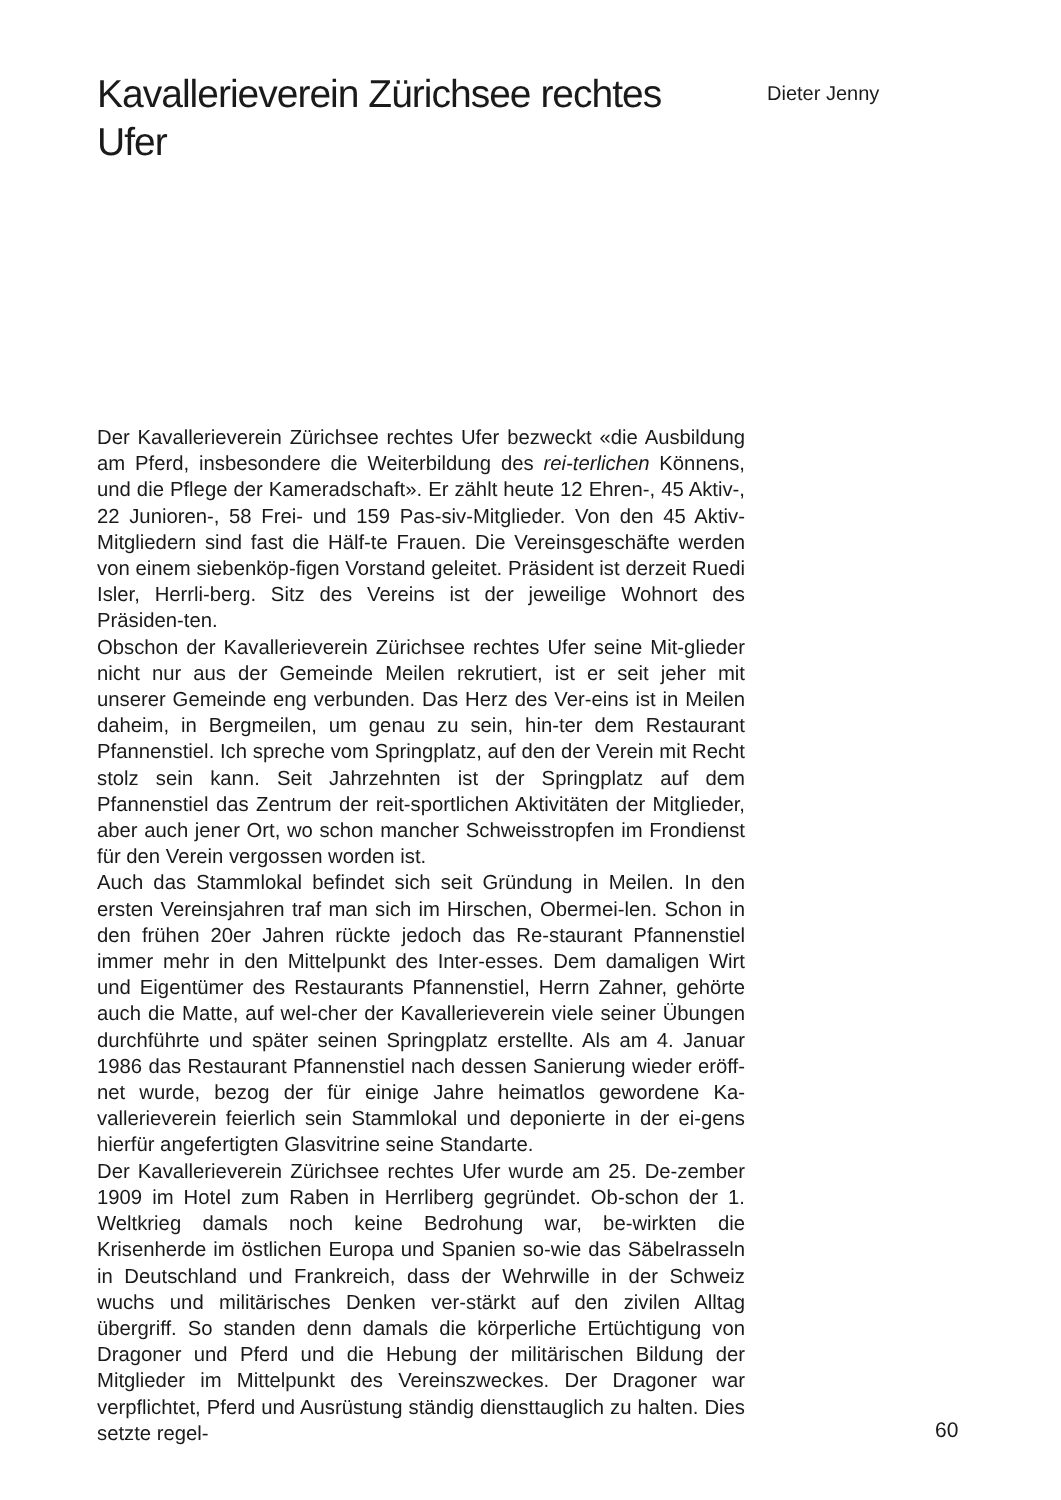Kavallerieverein Zürichsee rechtes Ufer
Dieter Jenny
Der Kavallerieverein Zürichsee rechtes Ufer bezweckt «die Ausbildung am Pferd, insbesondere die Weiterbildung des rei-terlichen Könnens, und die Pflege der Kameradschaft». Er zählt heute 12 Ehren-, 45 Aktiv-, 22 Junioren-, 58 Frei- und 159 Pas-siv-Mitglieder. Von den 45 Aktiv-Mitgliedern sind fast die Hälf-te Frauen. Die Vereinsgeschäfte werden von einem siebenköp-figen Vorstand geleitet. Präsident ist derzeit Ruedi Isler, Herrli-berg. Sitz des Vereins ist der jeweilige Wohnort des Präsiden-ten.
Obschon der Kavallerieverein Zürichsee rechtes Ufer seine Mit-glieder nicht nur aus der Gemeinde Meilen rekrutiert, ist er seit jeher mit unserer Gemeinde eng verbunden. Das Herz des Ver-eins ist in Meilen daheim, in Bergmeilen, um genau zu sein, hin-ter dem Restaurant Pfannenstiel. Ich spreche vom Springplatz, auf den der Verein mit Recht stolz sein kann. Seit Jahrzehnten ist der Springplatz auf dem Pfannenstiel das Zentrum der reit-sportlichen Aktivitäten der Mitglieder, aber auch jener Ort, wo schon mancher Schweisstropfen im Frondienst für den Verein vergossen worden ist.
Auch das Stammlokal befindet sich seit Gründung in Meilen. In den ersten Vereinsjahren traf man sich im Hirschen, Obermei-len. Schon in den frühen 20er Jahren rückte jedoch das Re-staurant Pfannenstiel immer mehr in den Mittelpunkt des Inter-esses. Dem damaligen Wirt und Eigentümer des Restaurants Pfannenstiel, Herrn Zahner, gehörte auch die Matte, auf wel-cher der Kavallerieverein viele seiner Übungen durchführte und später seinen Springplatz erstellte. Als am 4. Januar 1986 das Restaurant Pfannenstiel nach dessen Sanierung wieder eröff-net wurde, bezog der für einige Jahre heimatlos gewordene Ka-vallerieverein feierlich sein Stammlokal und deponierte in der ei-gens hierfür angefertigten Glasvitrine seine Standarte.
Der Kavallerieverein Zürichsee rechtes Ufer wurde am 25. De-zember 1909 im Hotel zum Raben in Herrliberg gegründet. Ob-schon der 1. Weltkrieg damals noch keine Bedrohung war, be-wirkten die Krisenherde im östlichen Europa und Spanien so-wie das Säbelrasseln in Deutschland und Frankreich, dass der Wehrwille in der Schweiz wuchs und militärisches Denken ver-stärkt auf den zivilen Alltag übergriff. So standen denn damals die körperliche Ertüchtigung von Dragoner und Pferd und die Hebung der militärischen Bildung der Mitglieder im Mittelpunkt des Vereinszweckes. Der Dragoner war verpflichtet, Pferd und Ausrüstung ständig diensttauglich zu halten. Dies setzte regel-
60